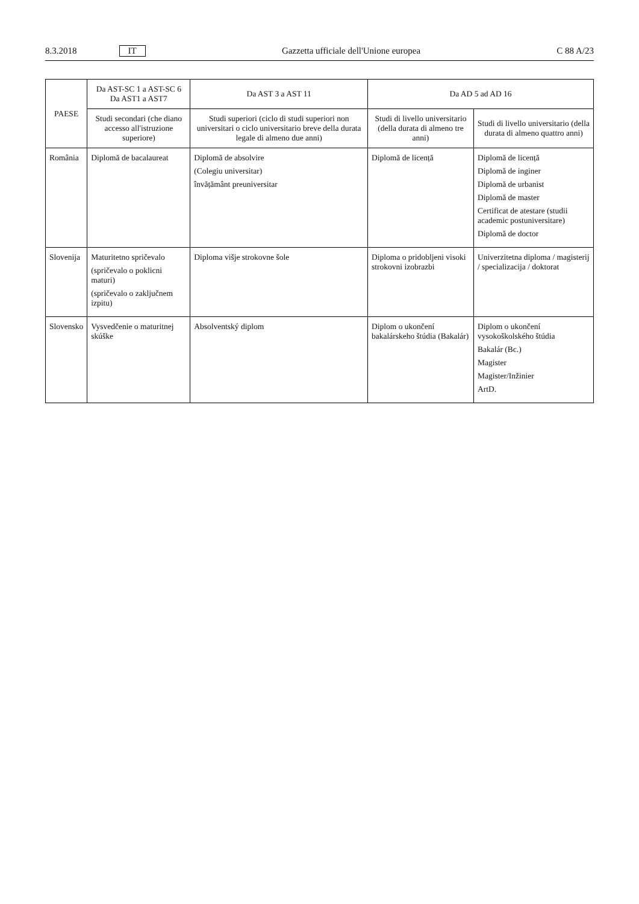8.3.2018 IT Gazzetta ufficiale dell'Unione europea C 88 A/23
| PAESE | Da AST-SC 1 a AST-SC 6 Da AST1 a AST7 | Da AST 3 a AST 11 | Da AD 5 ad AD 16 | |
| --- | --- | --- | --- | --- |
| | Studi secondari (che diano accesso all'istruzione superiore) | Studi superiori (ciclo di studi superiori non universitari o ciclo universitario breve della durata legale di almeno due anni) | Studi di livello universitario (della durata di almeno tre anni) | Studi di livello universitario (della durata di almeno quattro anni) |
| România | Diplomă de bacalaureat | Diplomă de absolvire (Colegiu universitar) învățământ preuniversitar | Diplomă de licență | Diplomă de licență Diplomă de inginer Diplomă de urbanist Diplomă de master Certificat de atestare (studii academic postuniversitare) Diplomă de doctor |
| Slovenija | Maturitetno spričevalo (spričevalo o poklicni maturi) (spričevalo o zaključnem izpitu) | Diploma višje strokovne šole | Diploma o pridobljeni visoki strokovni izobrazbi | Univerzitetna diploma / magisterij / specializacija / doktorat |
| Slovensko | Vysvedčenie o maturitnej skúške | Absolventský diplom | Diplom o ukončení bakalárskeho štúdia (Bakalár) | Diplom o ukončení vysokoškolského štúdia Bakalár (Bc.) Magister Magister/Inžinier ArtD. |